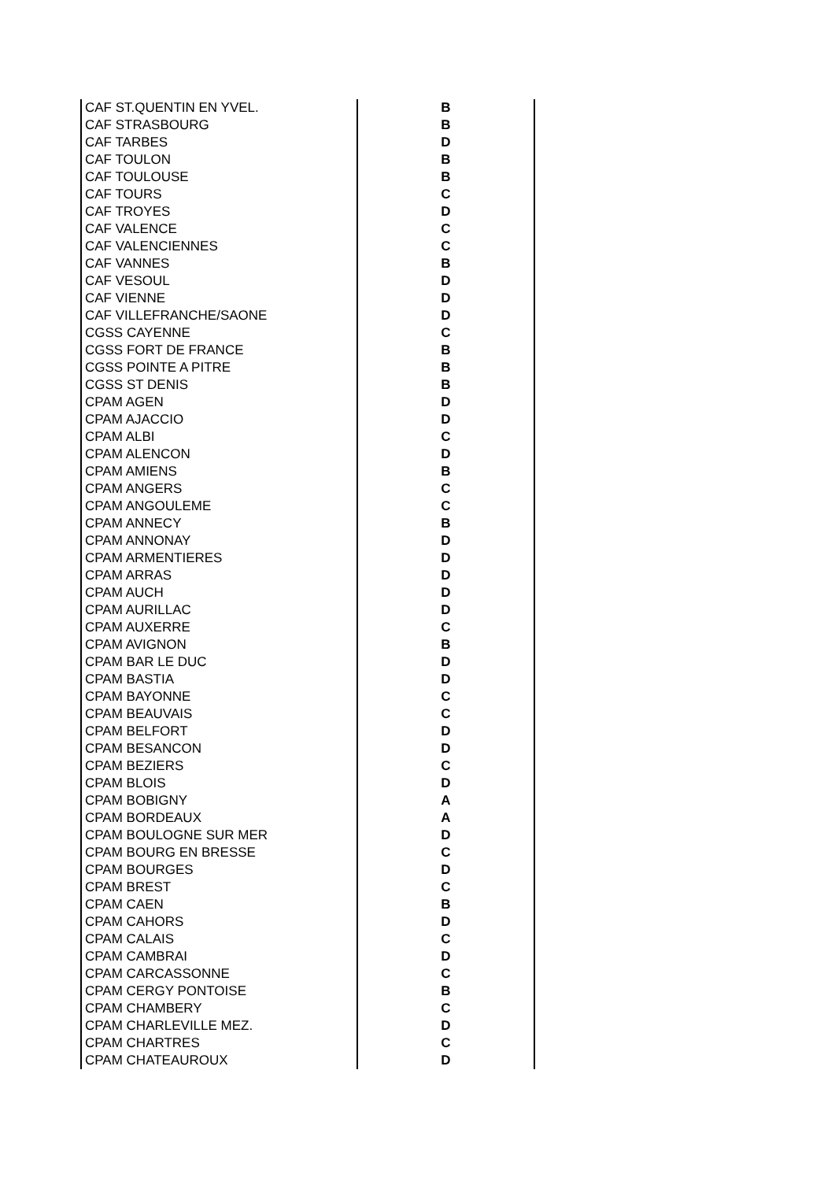| CAF ST.QUENTIN EN YVEL. | B |
| CAF STRASBOURG | B |
| CAF TARBES | D |
| CAF TOULON | B |
| CAF TOULOUSE | B |
| CAF TOURS | C |
| CAF TROYES | D |
| CAF VALENCE | C |
| CAF VALENCIENNES | C |
| CAF VANNES | B |
| CAF VESOUL | D |
| CAF VIENNE | D |
| CAF VILLEFRANCHE/SAONE | D |
| CGSS CAYENNE | C |
| CGSS FORT DE FRANCE | B |
| CGSS POINTE A PITRE | B |
| CGSS ST DENIS | B |
| CPAM AGEN | D |
| CPAM AJACCIO | D |
| CPAM ALBI | C |
| CPAM ALENCON | D |
| CPAM AMIENS | B |
| CPAM ANGERS | C |
| CPAM ANGOULEME | C |
| CPAM ANNECY | B |
| CPAM ANNONAY | D |
| CPAM ARMENTIERES | D |
| CPAM ARRAS | D |
| CPAM AUCH | D |
| CPAM AURILLAC | D |
| CPAM AUXERRE | C |
| CPAM AVIGNON | B |
| CPAM BAR LE DUC | D |
| CPAM BASTIA | D |
| CPAM BAYONNE | C |
| CPAM BEAUVAIS | C |
| CPAM BELFORT | D |
| CPAM BESANCON | D |
| CPAM BEZIERS | C |
| CPAM BLOIS | D |
| CPAM BOBIGNY | A |
| CPAM BORDEAUX | A |
| CPAM BOULOGNE SUR MER | D |
| CPAM BOURG EN BRESSE | C |
| CPAM BOURGES | D |
| CPAM BREST | C |
| CPAM CAEN | B |
| CPAM CAHORS | D |
| CPAM CALAIS | C |
| CPAM CAMBRAI | D |
| CPAM CARCASSONNE | C |
| CPAM CERGY PONTOISE | B |
| CPAM CHAMBERY | C |
| CPAM CHARLEVILLE MEZ. | D |
| CPAM CHARTRES | C |
| CPAM CHATEAUROUX | D |